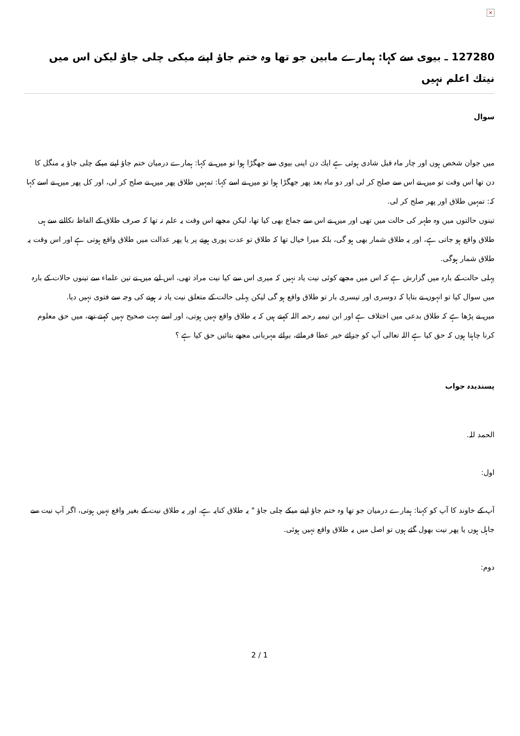×
127280 ـ بیوی سے کہا: ہمارے مابین جو تھا وہ ختم جاؤ اپنے میکی چلی جاؤ لیکن اس میں نیتك اعلم نہیں
سوال
میں جوان شخص ہوں اور چار ماہ قبل شادی ہوئی ہے ایك دن اپنی بیوی سے جھگڑا ہوا تو میں نے كہا: ہمارے درمیان ختم جاؤ اپنے میكے چلی جاؤ یہ منگل كا دن تھا اس وقت تو میں نے اس سے صلح كر لی اور دو ماہ بعد پھر جھگڑا ہوا تو میں نے اسے كہا: تمہیں طلاق پھر میں نے صلح كر لی، اور كل پھر میں نے اسے كہا كہ: تمہیں طلاق اور پھر صلح كر لی.
تینوں حالتوں میں وہ طہر كی حالت میں تھی اور میں نے اس سے جماع بھی كیا تھا، لیكن مجھے اس وقت یہ علم نہ تھا كہ صرف طلاق كے الفاظ نكالنے سے ہی طلاق واقع ہو جاتی ہے، اور یہ طلاق شمار بھی ہو گی، بلكہ میرا خیال تھا كہ طلاق تو عدت پوری ہونے پر یا پھر عدالت میں طلاق واقع ہوتی ہے اور اس وقت یہ طلاق شمار ہوگی.
پہلی حالت كے بارہ میں گزارش ہے كہ اس میں مجھے كوئی نیت یاد نہیں كہ میری اس سے كیا نیت مراد تھی، اس لیے میں نے تین علماء سے تینوں حالات كے بارہ میں سوال كیا تو انہوں نے بتایا كہ دوسری اور تیسری بار تو طلاق واقع ہو گی لیكن پہلی حالت كے متعلق نیت یاد نہ ہونے كی وجہ سے فتوی نہیں دیا.
میں نے پڑھا ہے كہ طلاق بدعی میں اختلاف ہے اور ابن تیمیہ رحمہ اللہ كہتے ہیں كہ یہ طلاق واقع نہیں ہوتی، اور اسے بہت صحیح نہیں كہتے تھے، میں حق معلوم كرنا چاہتا ہوں كہ حق كیا ہے اللہ تعالی آپ كو جزائے خیر عطا فرمائے، برائے مہربانی مجھے بتائیں حق كیا ہے ؟
پسندیدہ جواب
الحمد للہ.
اول:
آپ كے خاوند كا آپ كو كہنا: ہمارے درمیان جو تھا وہ ختم جاؤ اپنے میكے چلی جاؤ " یہ طلاق كنایہ ہے، اور یہ طلاق نیت كے بغیر واقع نہیں ہوتی، اگر آپ نیت سے جاہل ہوں یا پھر نیت بھول گئے ہوں تو اصل میں یہ طلاق واقع نہیں ہوئی.
دوم:
2 / 1